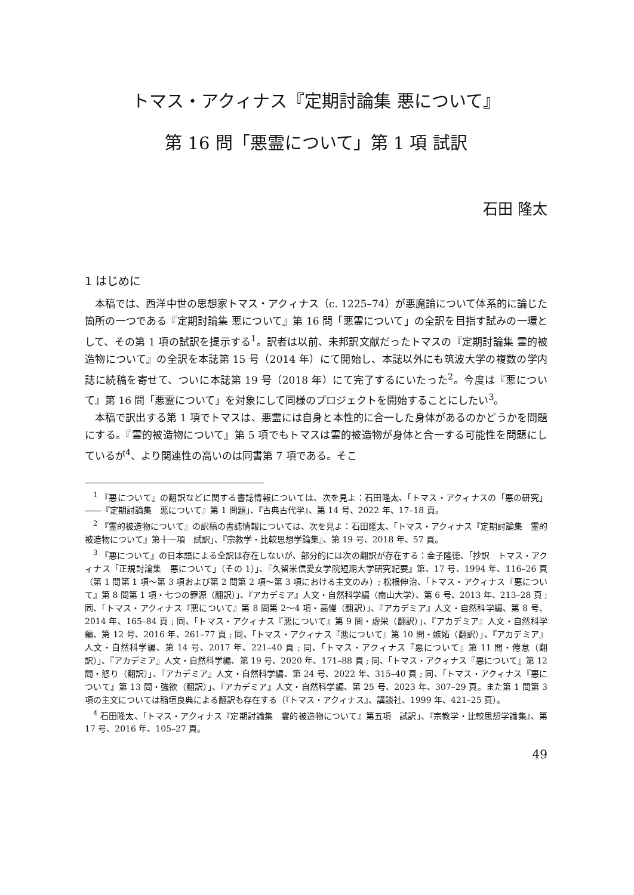トマス・アクィナス『定期討論集 悪について』
第 16 問「悪霊について」第 1 項 試訳
石田 隆太
1 はじめに
本稿では、西洋中世の思想家トマス・アクィナス（c. 1225–74）が悪魔論について体系的に論じた箇所の一つである『定期討論集 悪について』第 16 問「悪霊について」の全訳を目指す試みの一環として、その第 1 項の試訳を提示する<sup>1</sup>。訳者は以前、未邦訳文献だったトマスの『定期討論集 霊的被造物について』の全訳を本誌第 15 号（2014 年）にて開始し、本誌以外にも筑波大学の複数の学内誌に続稿を寄せて、ついに本誌第 19 号（2018 年）にて完了するにいたった<sup>2</sup>。今度は『悪について』第 16 問「悪霊について」を対象にして同様のプロジェクトを開始することにしたい<sup>3</sup>。
本稿で訳出する第 1 項でトマスは、悪霊には自身と本性的に合一した身体があるのかどうかを問題にする。『霊的被造物について』第 5 項でもトマスは霊的被造物が身体と合一する可能性を問題にしているが<sup>4</sup>、より関連性の高いのは同書第 7 項である。そこ
<sup>1</sup> 『悪について』の翻訳などに関する書誌情報については、次を見よ：石田隆太、「トマス・アクィナスの「悪の研究」――『定期討論集　悪について』第 1 問題」、『古典古代学』、第 14 号、2022 年、17–18 頁。
<sup>2</sup> 『霊的被造物について』の訳稿の書誌情報については、次を見よ：石田隆太、「トマス・アクィナス『定期討論集　霊的被造物について』第十一項　試訳」、『宗教学・比較思想学論集』、第 19 号、2018 年、57 頁。
<sup>3</sup> 『悪について』の日本語による全訳は存在しないが、部分的には次の翻訳が存在する：金子隆徳、「抄訳　トマス・アクィナス「正規討論集　悪について」（その 1）」、『久留米信愛女学院短期大学研究紀要』第、17 号、1994 年、116–26 頁（第 1 問第 1 項〜第 3 項および第 2 問第 2 項〜第 3 項における主文のみ）; 松根伸治、「トマス・アクィナス『悪について』第 8 問第 1 項・七つの罪源（翻訳）」、『アカデミア』人文・自然科学編（南山大学）、第 6 号、2013 年、213–28 頁 ; 同、「トマス・アクィナス『悪について』第 8 問第 2〜4 項・高慢（翻訳）」、『アカデミア』人文・自然科学編、第 8 号、2014 年、165–84 頁 ; 同、「トマス・アクィナス『悪について』第 9 問・虚栄（翻訳）」、『アカデミア』人文・自然科学編、第 12 号、2016 年、261–77 頁 ; 同、「トマス・アクィナス『悪について』第 10 問・嫉妬（翻訳）」、『アカデミア』人文・自然科学編、第 14 号、2017 年、221–40 頁 ; 同、「トマス・アクィナス『悪について』第 11 問・倦怠（翻訳）」、『アカデミア』人文・自然科学編、第 19 号、2020 年、171–88 頁 ; 同、「トマス・アクィナス『悪について』第 12 問・怒り（翻訳）」、『アカデミア』人文・自然科学編、第 24 号、2022 年、315–40 頁 ; 同、「トマス・アクィナス『悪について』第 13 問・強欲（翻訳）」、『アカデミア』人文・自然科学編、第 25 号、2023 年、307–29 頁。また第 1 問第 3 項の主文については稲垣良典による翻訳も存在する（『トマス・アクィナス』、講談社、1999 年、421–25 頁）。
<sup>4</sup> 石田隆太、「トマス・アクィナス『定期討論集　霊的被造物について』第五項　試訳」、『宗教学・比較思想学論集』、第 17 号、2016 年、105–27 頁。
49